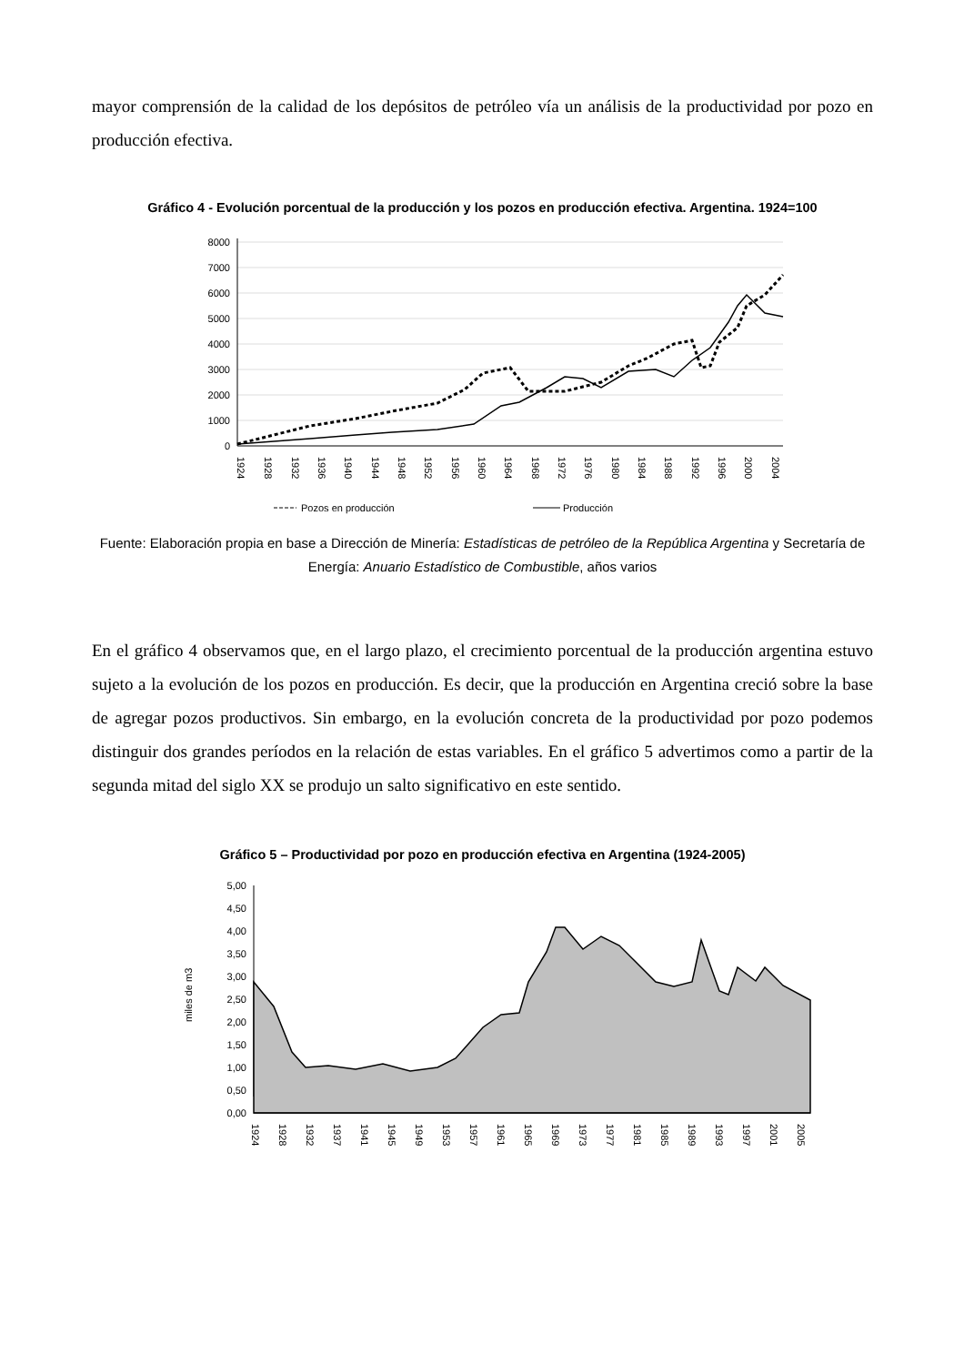mayor comprensión de la calidad de los depósitos de petróleo vía un análisis de la productividad por pozo en producción efectiva.
Gráfico 4 - Evolución porcentual de la producción y los pozos en producción efectiva. Argentina. 1924=100
8000
7000
6000
5000
4000
3000
2000
1000
0
1924
1928
1932
1936
1940
1944
1948
1952
1956
1960
1964
1968
1972
1976
1980
1984
1988
1992
1996
2000
2004
Pozos en producción
Producción
Fuente: Elaboración propia en base a Dirección de Minería: Estadísticas de petróleo de la República Argentina y Secretaría de Energía: Anuario Estadístico de Combustible, años varios
En el gráfico 4 observamos que, en el largo plazo, el crecimiento porcentual de la producción argentina estuvo sujeto a la evolución de los pozos en producción. Es decir, que la producción en Argentina creció sobre la base de agregar pozos productivos. Sin embargo, en la evolución concreta de la productividad por pozo podemos distinguir dos grandes períodos en la relación de estas variables. En el gráfico 5 advertimos como a partir de la segunda mitad del siglo XX se produjo un salto significativo en este sentido.
Gráfico 5 – Productividad por pozo en producción efectiva en Argentina (1924-2005)
5,00
4,50
4,00
3,50
3,00
2,50
2,00
1,50
1,00
0,50
0,00
miles de m3
1924
1928
1932
1937
1941
1945
1949
1953
1957
1961
1965
1969
1973
1977
1981
1985
1989
1993
1997
2001
2005